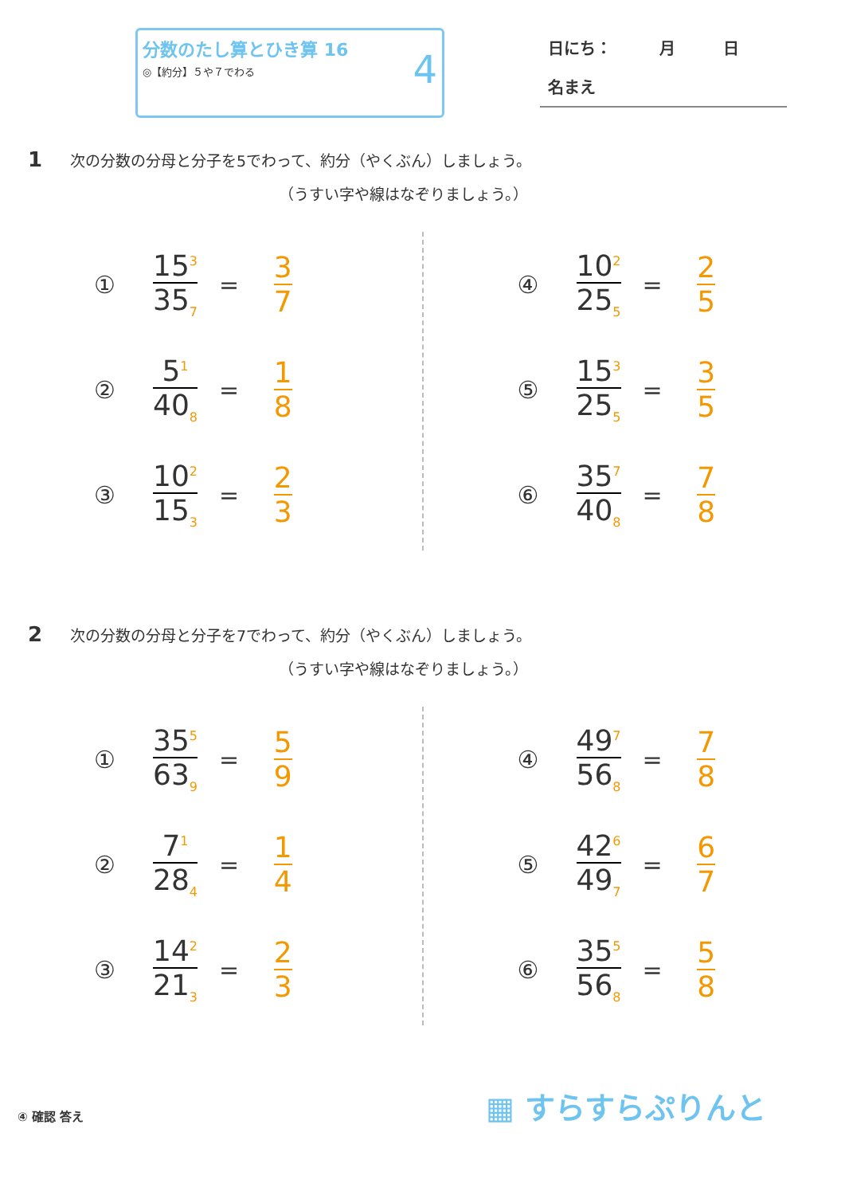分数のたし算とひき算 16
◎【約分】５や７でわる
4
日にち：　　　月　　　日
名まえ
1 次の分数の分母と分子を5でわって、約分（やくぶん）しましょう。
（うすい字や線はなぞりましょう。）
① 15<sup>3</sup> 35<sub>7</sub> = 3 7
② 5<sup>1</sup> 40<sub>8</sub> = 1 8
③ 10<sup>2</sup> 15<sub>3</sub> = 2 3
④ 10<sup>2</sup> 25<sub>5</sub> = 2 5
⑤ 15<sup>3</sup> 25<sub>5</sub> = 3 5
⑥ 35<sup>7</sup> 40<sub>8</sub> = 7 8
2 次の分数の分母と分子を7でわって、約分（やくぶん）しましょう。
（うすい字や線はなぞりましょう。）
① 35<sup>5</sup> 63<sub>9</sub> = 5 9
② 7<sup>1</sup> 28<sub>4</sub> = 1 4
③ 14<sup>2</sup> 21<sub>3</sub> = 2 3
④ 49<sup>7</sup> 56<sub>8</sub> = 7 8
⑤ 42<sup>6</sup> 49<sub>7</sub> = 6 7
⑥ 35<sup>5</sup> 56<sub>8</sub> = 5 8
④ 確認 答え ▦ すらすらぷりんと